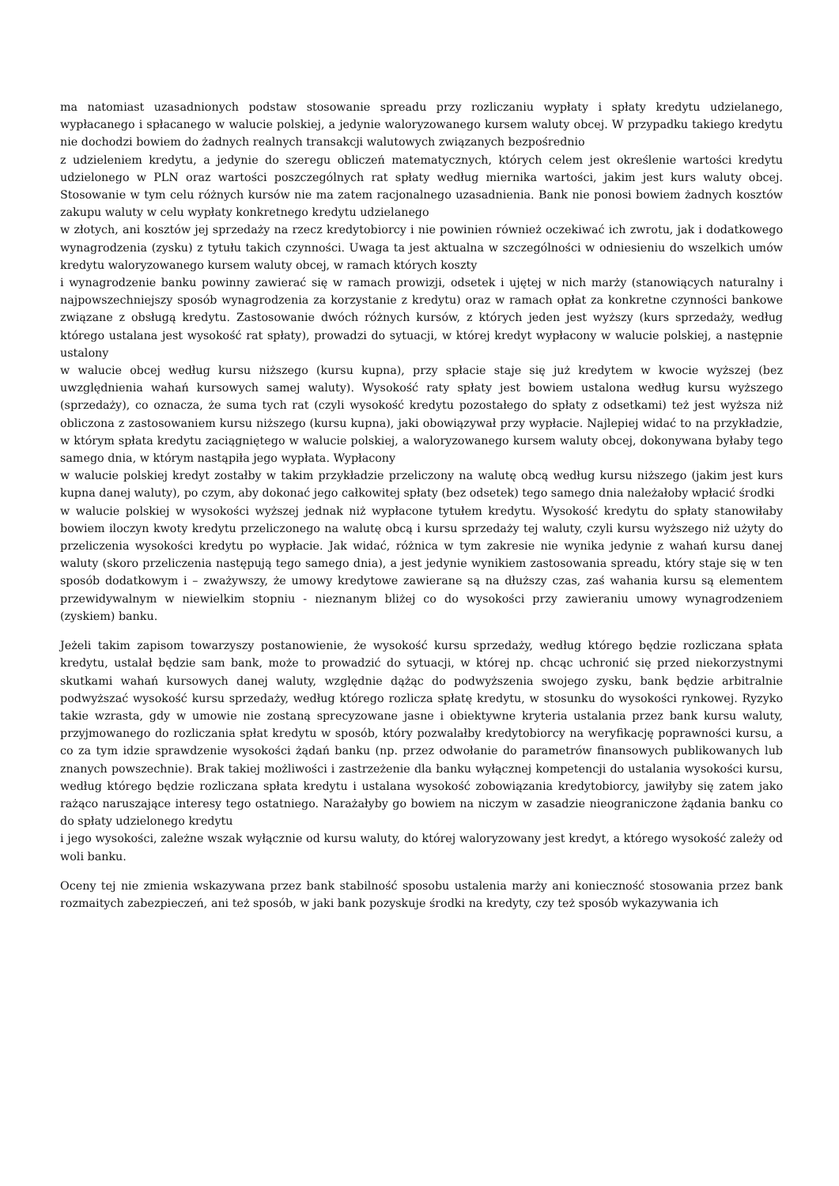ma natomiast uzasadnionych podstaw stosowanie spreadu przy rozliczaniu wypłaty i spłaty kredytu udzielanego, wypłacanego i spłacanego w walucie polskiej, a jedynie waloryzowanego kursem waluty obcej. W przypadku takiego kredytu nie dochodzi bowiem do żadnych realnych transakcji walutowych związanych bezpośrednio
z udzieleniem kredytu, a jedynie do szeregu obliczeń matematycznych, których celem jest określenie wartości kredytu udzielonego w PLN oraz wartości poszczególnych rat spłaty według miernika wartości, jakim jest kurs waluty obcej. Stosowanie w tym celu różnych kursów nie ma zatem racjonalnego uzasadnienia. Bank nie ponosi bowiem żadnych kosztów zakupu waluty w celu wypłaty konkretnego kredytu udzielanego
w złotych, ani kosztów jej sprzedaży na rzecz kredytobiorcy i nie powinien również oczekiwać ich zwrotu, jak i dodatkowego wynagrodzenia (zysku) z tytułu takich czynności. Uwaga ta jest aktualna w szczególności w odniesieniu do wszelkich umów kredytu waloryzowanego kursem waluty obcej, w ramach których koszty
i wynagrodzenie banku powinny zawierać się w ramach prowizji, odsetek i ujętej w nich marży (stanowiących naturalny i najpowszechniejszy sposób wynagrodzenia za korzystanie z kredytu) oraz w ramach opłat za konkretne czynności bankowe związane z obsługą kredytu. Zastosowanie dwóch różnych kursów, z których jeden jest wyższy (kurs sprzedaży, według którego ustalana jest wysokość rat spłaty), prowadzi do sytuacji, w której kredyt wypłacony w walucie polskiej, a następnie ustalony
w walucie obcej według kursu niższego (kursu kupna), przy spłacie staje się już kredytem w kwocie wyższej (bez uwzględnienia wahań kursowych samej waluty). Wysokość raty spłaty jest bowiem ustalona według kursu wyższego (sprzedaży), co oznacza, że suma tych rat (czyli wysokość kredytu pozostałego do spłaty z odsetkami) też jest wyższa niż obliczona z zastosowaniem kursu niższego (kursu kupna), jaki obowiązywał przy wypłacie. Najlepiej widać to na przykładzie, w którym spłata kredytu zaciągniętego w walucie polskiej, a waloryzowanego kursem waluty obcej, dokonywana byłaby tego samego dnia, w którym nastąpiła jego wypłata. Wypłacony
w walucie polskiej kredyt zostałby w takim przykładzie przeliczony na walutę obcą według kursu niższego (jakim jest kurs kupna danej waluty), po czym, aby dokonać jego całkowitej spłaty (bez odsetek) tego samego dnia należałoby wpłacić środki
w walucie polskiej w wysokości wyższej jednak niż wypłacone tytułem kredytu. Wysokość kredytu do spłaty stanowiłaby bowiem iloczyn kwoty kredytu przeliczonego na walutę obcą i kursu sprzedaży tej waluty, czyli kursu wyższego niż użyty do przeliczenia wysokości kredytu po wypłacie. Jak widać, różnica w tym zakresie nie wynika jedynie z wahań kursu danej waluty (skoro przeliczenia następują tego samego dnia), a jest jedynie wynikiem zastosowania spreadu, który staje się w ten sposób dodatkowym i – zważywszy, że umowy kredytowe zawierane są na dłuższy czas, zaś wahania kursu są elementem przewidywalnym w niewielkim stopniu - nieznanym bliżej co do wysokości przy zawieraniu umowy wynagrodzeniem (zyskiem) banku.
Jeżeli takim zapisom towarzyszy postanowienie, że wysokość kursu sprzedaży, według którego będzie rozliczana spłata kredytu, ustalał będzie sam bank, może to prowadzić do sytuacji, w której np. chcąc uchronić się przed niekorzystnymi skutkami wahań kursowych danej waluty, względnie dążąc do podwyższenia swojego zysku, bank będzie arbitralnie podwyższać wysokość kursu sprzedaży, według którego rozlicza spłatę kredytu, w stosunku do wysokości rynkowej. Ryzyko takie wzrasta, gdy w umowie nie zostaną sprecyzowane jasne i obiektywne kryteria ustalania przez bank kursu waluty, przyjmowanego do rozliczania spłat kredytu w sposób, który pozwalałby kredytobiorcy na weryfikację poprawności kursu, a co za tym idzie sprawdzenie wysokości żądań banku (np. przez odwołanie do parametrów finansowych publikowanych lub znanych powszechnie). Brak takiej możliwości i zastrzeżenie dla banku wyłącznej kompetencji do ustalania wysokości kursu, według którego będzie rozliczana spłata kredytu i ustalana wysokość zobowiązania kredytobiorcy, jawiłyby się zatem jako rażąco naruszające interesy tego ostatniego. Narażałyby go bowiem na niczym w zasadzie nieograniczone żądania banku co do spłaty udzielonego kredytu
i jego wysokości, zależne wszak wyłącznie od kursu waluty, do której waloryzowany jest kredyt, a którego wysokość zależy od woli banku.
Oceny tej nie zmienia wskazywana przez bank stabilność sposobu ustalenia marży ani konieczność stosowania przez bank rozmaitych zabezpieczeń, ani też sposób, w jaki bank pozyskuje środki na kredyty, czy też sposób wykazywania ich